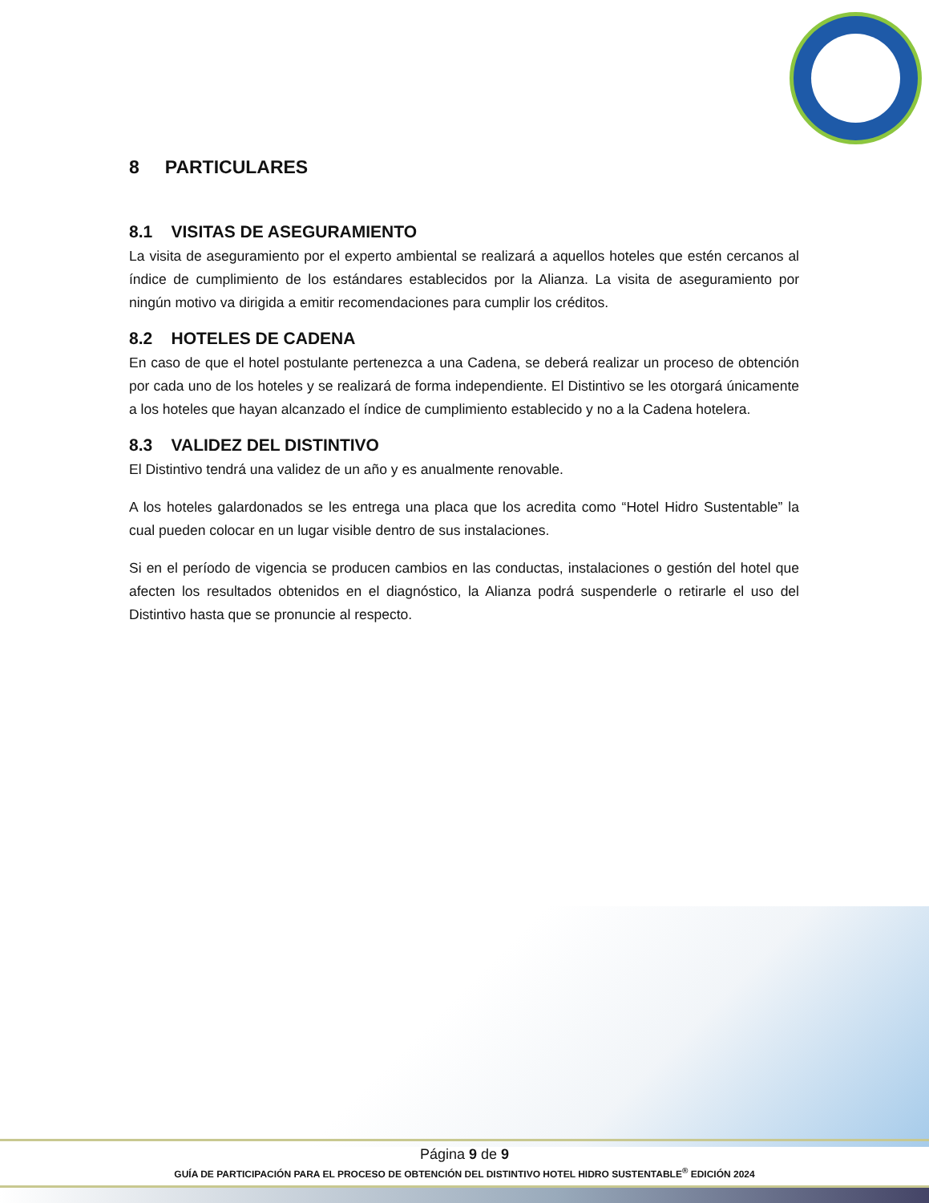8 PARTICULARES
8.1 VISITAS DE ASEGURAMIENTO
La visita de aseguramiento por el experto ambiental se realizará a aquellos hoteles que estén cercanos al índice de cumplimiento de los estándares establecidos por la Alianza. La visita de aseguramiento por ningún motivo va dirigida a emitir recomendaciones para cumplir los créditos.
8.2 HOTELES DE CADENA
En caso de que el hotel postulante pertenezca a una Cadena, se deberá realizar un proceso de obtención por cada uno de los hoteles y se realizará de forma independiente. El Distintivo se les otorgará únicamente a los hoteles que hayan alcanzado el índice de cumplimiento establecido y no a la Cadena hotelera.
8.3 VALIDEZ DEL DISTINTIVO
El Distintivo tendrá una validez de un año y es anualmente renovable.
A los hoteles galardonados se les entrega una placa que los acredita como “Hotel Hidro Sustentable” la cual pueden colocar en un lugar visible dentro de sus instalaciones.
Si en el período de vigencia se producen cambios en las conductas, instalaciones o gestión del hotel que afecten los resultados obtenidos en el diagnóstico, la Alianza podrá suspenderle o retirarle el uso del Distintivo hasta que se pronuncie al respecto.
Página 9 de 9
GUÍA DE PARTICIPACIÓN PARA EL PROCESO DE OBTENCIÓN DEL DISTINTIVO HOTEL HIDRO SUSTENTABLE<sup>®</sup> EDICIÓN 2024